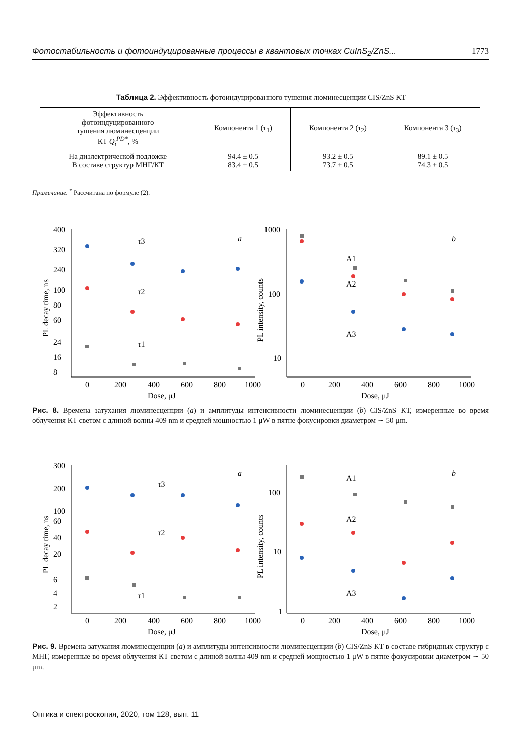Фотостабильность и фотоиндуцированные процессы в квантовых точках CuInS<sub>2</sub>/ZnS... 1773
Таблица 2. Эффективность фотоиндуцированного тушения люминесценции CIS/ZnS КТ
| Эффективность фотоиндуцированного тушения люминесценции КТ Q<sub>i</sub><sup>PD*</sup> , % | Компонента 1 (τ<sub>1</sub>) | Компонента 2 (τ<sub>2</sub>) | Компонента 3 (τ<sub>3</sub>) |
| --- | --- | --- | --- |
| На диэлектрической подложке В составе структур МНГ/КТ | 94.4 ± 0.5 83.4 ± 0.5 | 93.2 ± 0.5 73.7 ± 0.5 | 89.1 ± 0.5 74.3 ± 0.5 |
Примечание. <sup>*</sup> Рассчитана по формуле (2).
400
320
240
100
80
60
24
16
8
0
200
400
600
800
1000
Dose, μJ
a
τ3
τ2
τ1
PL decay time, ns
1000
100
10
0
200
400
600
800
1000
Dose, μJ
b
A1
A2
A3
PL intensity, counts
Рис. 8. Времена затухания люминесценции (a) и амплитуды интенсивности люминесценции (b) CIS/ZnS КТ, измеренные во время облучения КТ светом с длиной волны 409 nm и средней мощностью 1 μW в пятне фокусировки диаметром ∼ 50 μm.
300
200
100
60
40
20
6
4
2
0
200
400
600
800
1000
Dose, μJ
a
τ3
τ2
τ1
PL decay time, ns
100
10
1
0
200
400
600
800
1000
Dose, μJ
b
A1
A2
A3
PL intensity, counts
Рис. 9. Времена затухания люминесценции (a) и амплитуды интенсивности люминесценции (b) CIS/ZnS КТ в составе гибридных структур с МНГ, измеренные во время облучения КТ светом с длиной волны 409 nm и средней мощностью 1 μW в пятне фокусировки диаметром ∼ 50 μm.
Оптика и спектроскопия, 2020, том 128, вып. 11